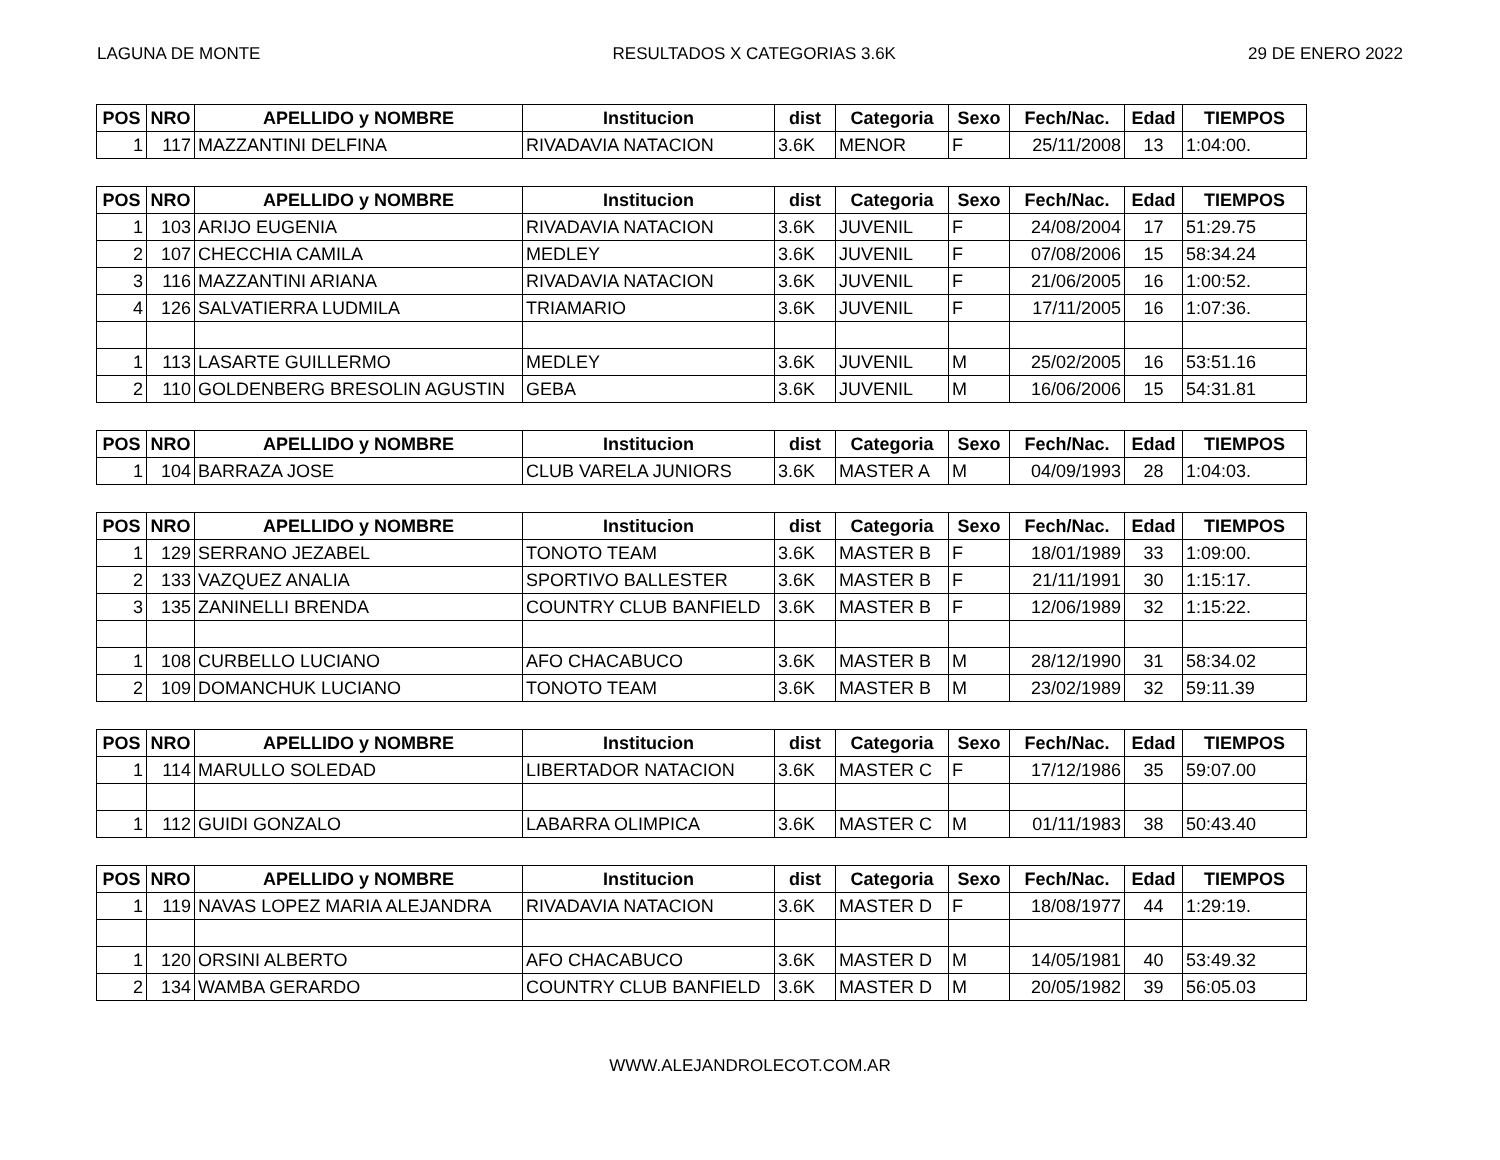LAGUNA DE MONTE RESULTADOS X CATEGORIAS 3.6K 29 DE ENERO 2022
| POS | NRO | APELLIDO y NOMBRE | Institucion | dist | Categoria | Sexo | Fech/Nac. | Edad | TIEMPOS |
| --- | --- | --- | --- | --- | --- | --- | --- | --- | --- |
| 1 | 117 | MAZZANTINI DELFINA | RIVADAVIA NATACION | 3.6K | MENOR | F | 25/11/2008 | 13 | 1:04:00. |
| POS | NRO | APELLIDO y NOMBRE | Institucion | dist | Categoria | Sexo | Fech/Nac. | Edad | TIEMPOS |
| --- | --- | --- | --- | --- | --- | --- | --- | --- | --- |
| 1 | 103 | ARIJO EUGENIA | RIVADAVIA NATACION | 3.6K | JUVENIL | F | 24/08/2004 | 17 | 51:29.75 |
| 2 | 107 | CHECCHIA CAMILA | MEDLEY | 3.6K | JUVENIL | F | 07/08/2006 | 15 | 58:34.24 |
| 3 | 116 | MAZZANTINI ARIANA | RIVADAVIA NATACION | 3.6K | JUVENIL | F | 21/06/2005 | 16 | 1:00:52. |
| 4 | 126 | SALVATIERRA LUDMILA | TRIAMARIO | 3.6K | JUVENIL | F | 17/11/2005 | 16 | 1:07:36. |
| 1 | 113 | LASARTE GUILLERMO | MEDLEY | 3.6K | JUVENIL | M | 25/02/2005 | 16 | 53:51.16 |
| 2 | 110 | GOLDENBERG BRESOLIN AGUSTIN | GEBA | 3.6K | JUVENIL | M | 16/06/2006 | 15 | 54:31.81 |
| POS | NRO | APELLIDO y NOMBRE | Institucion | dist | Categoria | Sexo | Fech/Nac. | Edad | TIEMPOS |
| --- | --- | --- | --- | --- | --- | --- | --- | --- | --- |
| 1 | 104 | BARRAZA JOSE | CLUB VARELA JUNIORS | 3.6K | MASTER A | M | 04/09/1993 | 28 | 1:04:03. |
| POS | NRO | APELLIDO y NOMBRE | Institucion | dist | Categoria | Sexo | Fech/Nac. | Edad | TIEMPOS |
| --- | --- | --- | --- | --- | --- | --- | --- | --- | --- |
| 1 | 129 | SERRANO JEZABEL | TONOTO TEAM | 3.6K | MASTER B | F | 18/01/1989 | 33 | 1:09:00. |
| 2 | 133 | VAZQUEZ ANALIA | SPORTIVO BALLESTER | 3.6K | MASTER B | F | 21/11/1991 | 30 | 1:15:17. |
| 3 | 135 | ZANINELLI BRENDA | COUNTRY CLUB BANFIELD | 3.6K | MASTER B | F | 12/06/1989 | 32 | 1:15:22. |
| 1 | 108 | CURBELLO LUCIANO | AFO CHACABUCO | 3.6K | MASTER B | M | 28/12/1990 | 31 | 58:34.02 |
| 2 | 109 | DOMANCHUK LUCIANO | TONOTO TEAM | 3.6K | MASTER B | M | 23/02/1989 | 32 | 59:11.39 |
| POS | NRO | APELLIDO y NOMBRE | Institucion | dist | Categoria | Sexo | Fech/Nac. | Edad | TIEMPOS |
| --- | --- | --- | --- | --- | --- | --- | --- | --- | --- |
| 1 | 114 | MARULLO SOLEDAD | LIBERTADOR NATACION | 3.6K | MASTER C | F | 17/12/1986 | 35 | 59:07.00 |
| 1 | 112 | GUIDI GONZALO | LABARRA OLIMPICA | 3.6K | MASTER C | M | 01/11/1983 | 38 | 50:43.40 |
| POS | NRO | APELLIDO y NOMBRE | Institucion | dist | Categoria | Sexo | Fech/Nac. | Edad | TIEMPOS |
| --- | --- | --- | --- | --- | --- | --- | --- | --- | --- |
| 1 | 119 | NAVAS LOPEZ MARIA ALEJANDRA | RIVADAVIA NATACION | 3.6K | MASTER D | F | 18/08/1977 | 44 | 1:29:19. |
| 1 | 120 | ORSINI ALBERTO | AFO CHACABUCO | 3.6K | MASTER D | M | 14/05/1981 | 40 | 53:49.32 |
| 2 | 134 | WAMBA GERARDO | COUNTRY CLUB BANFIELD | 3.6K | MASTER D | M | 20/05/1982 | 39 | 56:05.03 |
WWW.ALEJANDROLECOT.COM.AR